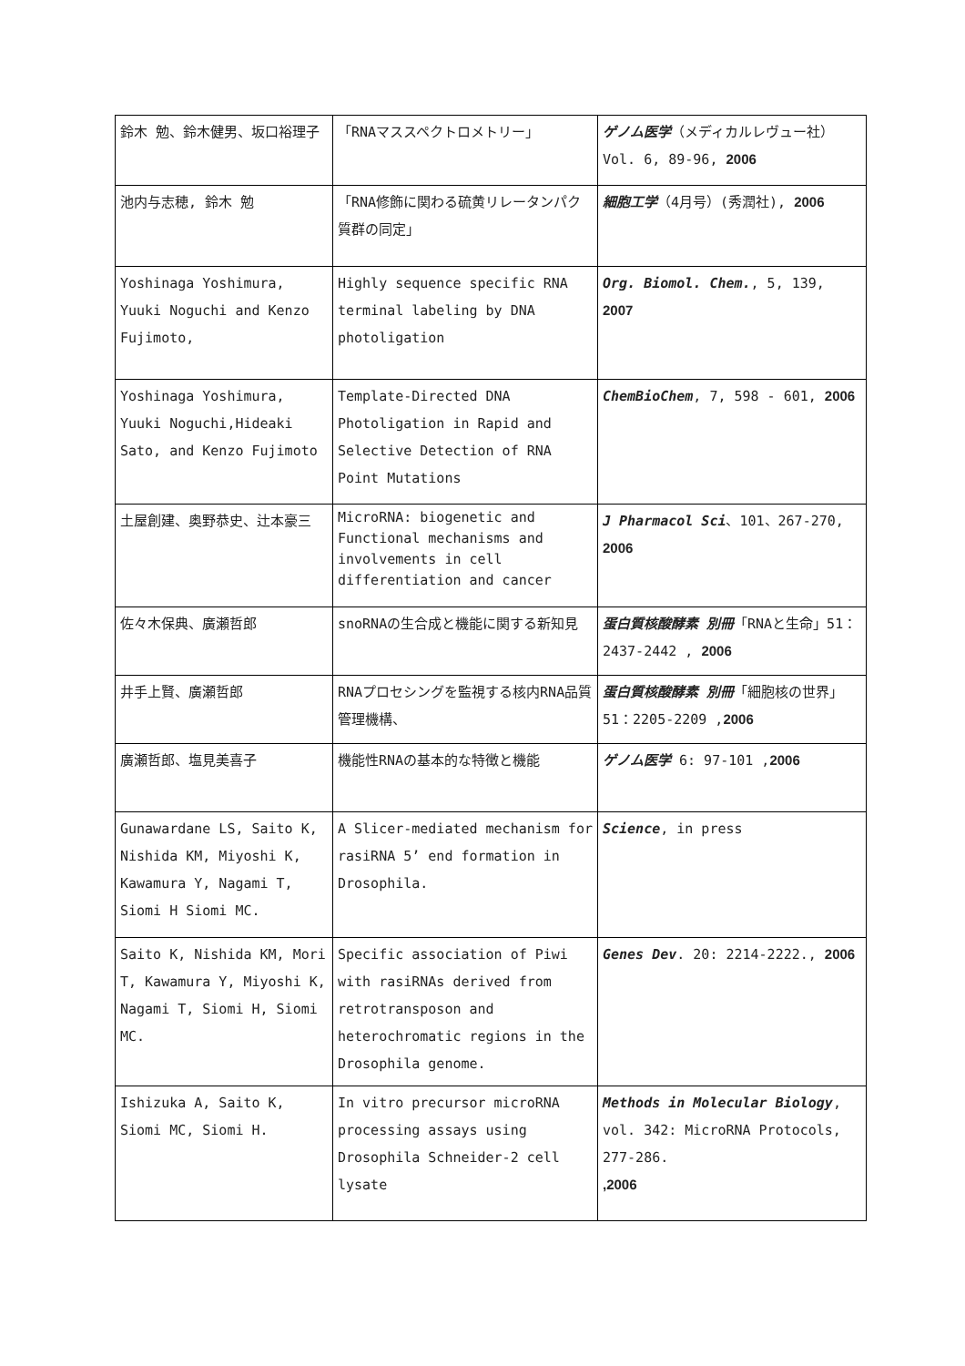| 鈴木 勉、鈴木健男、坂口裕理子 | 「RNAマススペクトロメトリー」 | ゲノム医学 （メディカルレヴュー社）Vol. 6, 89-96, 2006 |
| 池内与志穂, 鈴木 勉 | 「RNA修飾に関わる硫黄リレータンパク質群の同定」 | 細胞工学 （4月号）(秀潤社), 2006 |
| Yoshinaga Yoshimura, Yuuki Noguchi and Kenzo Fujimoto, | Highly sequence specific RNA terminal labeling by DNA photoligation | Org. Biomol. Chem. , 5, 139, 2007 |
| Yoshinaga Yoshimura, Yuuki Noguchi,Hideaki Sato, and Kenzo Fujimoto | Template-Directed DNA Photoligation in Rapid and Selective Detection of RNA Point Mutations | ChemBioChem , 7, 598 - 601, 2006 |
| 土屋創建、奥野恭史、辻本豪三 | MicroRNA: biogenetic and Functional mechanisms and involvements in cell differentiation and cancer | J Pharmacol Sci 、101、267-270, 2006 |
| 佐々木保典、廣瀬哲郎 | snoRNAの生合成と機能に関する新知見 | 蛋白質核酸酵素 別冊 「RNAと生命」51：2437-2442 , 2006 |
| 井手上賢、廣瀬哲郎 | RNAプロセシングを監視する核内RNA品質管理機構、 | 蛋白質核酸酵素 別冊 「細胞核の世界」51：2205-2209 , 2006 |
| 廣瀬哲郎、塩見美喜子 | 機能性RNAの基本的な特徴と機能 | ゲノム医学 6: 97-101 , 2006 |
| Gunawardane LS, Saito K, Nishida KM, Miyoshi K, Kawamura Y, Nagami T, Siomi H Siomi MC. | A Slicer-mediated mechanism for rasiRNA 5’ end formation in Drosophila. | Science , in press |
| Saito K, Nishida KM, Mori T, Kawamura Y, Miyoshi K, Nagami T, Siomi H, Siomi MC. | Specific association of Piwi with rasiRNAs derived from retrotransposon and heterochromatic regions in the Drosophila genome. | Genes Dev . 20: 2214-2222., 2006 |
| Ishizuka A, Saito K, Siomi MC, Siomi H. | In vitro precursor microRNA processing assays using Drosophila Schneider-2 cell lysate | Methods in Molecular Biology , vol. 342: MicroRNA Protocols, 277-286. ,2006 |